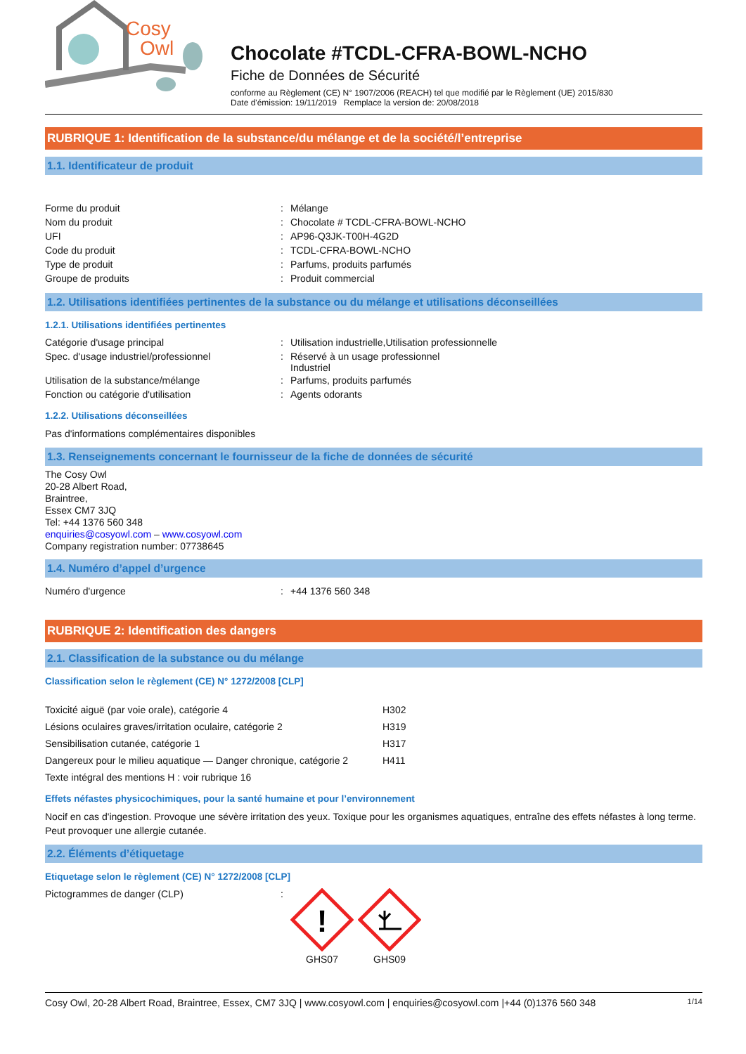Cosy
Owl
Chocolate #TCDL-CFRA-BOWL-NCHO
Fiche de Données de Sécurité
conforme au Règlement (CE) N° 1907/2006 (REACH) tel que modifié par le Règlement (UE) 2015/830
Date d'émission: 19/11/2019 Remplace la version de: 20/08/2018
RUBRIQUE 1: Identification de la substance/du mélange et de la société/l’entreprise
1.1. Identificateur de produit
| Forme du produit | : | Mélange |
| Nom du produit | : | Chocolate # TCDL-CFRA-BOWL-NCHO |
| UFI | : | AP96-Q3JK-T00H-4G2D |
| Code du produit | : | TCDL-CFRA-BOWL-NCHO |
| Type de produit | : | Parfums, produits parfumés |
| Groupe de produits | : | Produit commercial |
1.2. Utilisations identifiées pertinentes de la substance ou du mélange et utilisations déconseillées
1.2.1. Utilisations identifiées pertinentes
| Catégorie d'usage principal | : | Utilisation industrielle,Utilisation professionnelle |
| Spec. d'usage industriel/professionnel | : | Réservé à un usage professionnel Industriel |
| Utilisation de la substance/mélange | : | Parfums, produits parfumés |
| Fonction ou catégorie d'utilisation | : | Agents odorants |
1.2.2. Utilisations déconseillées
Pas d'informations complémentaires disponibles
1.3. Renseignements concernant le fournisseur de la fiche de données de sécurité
The Cosy Owl
20-28 Albert Road,
Braintree,
Essex CM7 3JQ
Tel: +44 1376 560 348
enquiries@cosyowl.com – www.cosyowl.com
Company registration number: 07738645
1.4. Numéro d’appel d’urgence
| Numéro d'urgence | : | +44 1376 560 348 |
RUBRIQUE 2: Identification des dangers
2.1. Classification de la substance ou du mélange
Classification selon le règlement (CE) N° 1272/2008 [CLP]
| Toxicité aiguë (par voie orale), catégorie 4 | H302 |
| Lésions oculaires graves/irritation oculaire, catégorie 2 | H319 |
| Sensibilisation cutanée, catégorie 1 | H317 |
| Dangereux pour le milieu aquatique — Danger chronique, catégorie 2 | H411 |
| Texte intégral des mentions H : voir rubrique 16 | |
Effets néfastes physicochimiques, pour la santé humaine et pour l’environnement
Nocif en cas d'ingestion. Provoque une sévère irritation des yeux. Toxique pour les organismes aquatiques, entraîne des effets néfastes à long terme. Peut provoquer une allergie cutanée.
2.2. Éléments d’étiquetage
Etiquetage selon le règlement (CE) N° 1272/2008 [CLP]
| Pictogrammes de danger (CLP) | : | ! GHS07 GHS09 |
Cosy Owl, 20-28 Albert Road, Braintree, Essex, CM7 3JQ | www.cosyowl.com | enquiries@cosyowl.com |+44 (0)1376 560 348 1/14